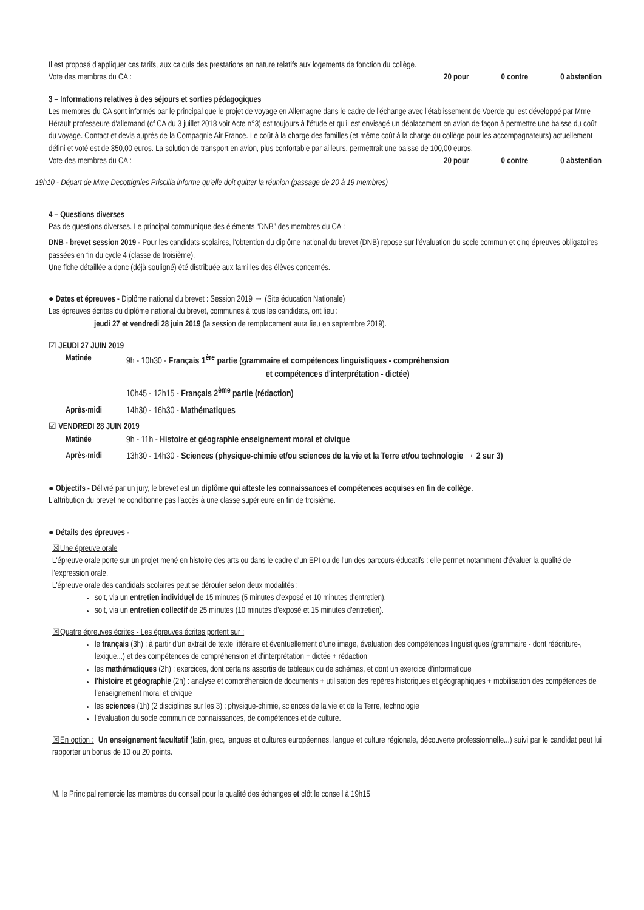Il est proposé d'appliquer ces tarifs, aux calculs des prestations en nature relatifs aux logements de fonction du collège.
Vote des membres du CA : 20 pour 0 contre 0 abstention
3 – Informations relatives à des séjours et sorties pédagogiques
Les membres du CA sont informés par le principal que le projet de voyage en Allemagne dans le cadre de l'échange avec l'établissement de Voerde qui est développé par Mme Hérault professeure d'allemand (cf CA du 3 juillet 2018 voir Acte n°3) est toujours à l'étude et qu'il est envisagé un déplacement en avion de façon à permettre une baisse du coût du voyage. Contact et devis auprès de la Compagnie Air France. Le coût à la charge des familles (et même coût à la charge du collège pour les accompagnateurs) actuellement défini et voté est de 350,00 euros. La solution de transport en avion, plus confortable par ailleurs, permettrait une baisse de 100,00 euros.
Vote des membres du CA : 20 pour 0 contre 0 abstention
19h10 - Départ de Mme Decottignies Priscilla informe qu'elle doit quitter la réunion (passage de 20 à 19 membres)
4 – Questions diverses
Pas de questions diverses. Le principal communique des éléments “DNB” des membres du CA :
DNB - brevet session 2019 - Pour les candidats scolaires, l'obtention du diplôme national du brevet (DNB) repose sur l'évaluation du socle commun et cinq épreuves obligatoires passées en fin du cycle 4 (classe de troisième).
Une fiche détaillée a donc (déjà souligné) été distribuée aux familles des élèves concernés.
● Dates et épreuves - Diplôme national du brevet : Session 2019 → (Site éducation Nationale)
Les épreuves écrites du diplôme national du brevet, communes à tous les candidats, ont lieu :
jeudi 27 et vendredi 28 juin 2019 (la session de remplacement aura lieu en septembre 2019).
☑ JEUDI 27 JUIN 2019
Matinée 9h - 10h30 - Français 1<sup>ère</sup> partie (grammaire et compétences linguistiques - compréhension
et compétences d'interprétation - dictée)
10h45 - 12h15 - Français 2<sup>ème</sup> partie (rédaction)
Après-midi 14h30 - 16h30 - Mathématiques
☑ VENDREDI 28 JUIN 2019
Matinée 9h - 11h - Histoire et géographie enseignement moral et civique
Après-midi 13h30 - 14h30 - Sciences (physique-chimie et/ou sciences de la vie et la Terre et/ou technologie → 2 sur 3)
● Objectifs - Délivré par un jury, le brevet est un diplôme qui atteste les connaissances et compétences acquises en fin de collège.
L'attribution du brevet ne conditionne pas l'accès à une classe supérieure en fin de troisième.
● Détails des épreuves -
☒Une épreuve orale
L'épreuve orale porte sur un projet mené en histoire des arts ou dans le cadre d'un EPI ou de l'un des parcours éducatifs : elle permet notamment d'évaluer la qualité de l'expression orale.
L'épreuve orale des candidats scolaires peut se dérouler selon deux modalités :
soit, via un entretien individuel de 15 minutes (5 minutes d'exposé et 10 minutes d'entretien).
soit, via un entretien collectif de 25 minutes (10 minutes d'exposé et 15 minutes d'entretien).
☒Quatre épreuves écrites - Les épreuves écrites portent sur :
le français (3h) : à partir d'un extrait de texte littéraire et éventuellement d'une image, évaluation des compétences linguistiques (grammaire - dont réécriture-, lexique...) et des compétences de compréhension et d'interprétation + dictée + rédaction
les mathématiques (2h) : exercices, dont certains assortis de tableaux ou de schémas, et dont un exercice d'informatique
l'histoire et géographie (2h) : analyse et compréhension de documents + utilisation des repères historiques et géographiques + mobilisation des compétences de l'enseignement moral et civique
les sciences (1h) (2 disciplines sur les 3) : physique-chimie, sciences de la vie et de la Terre, technologie
l'évaluation du socle commun de connaissances, de compétences et de culture.
☒En option : Un enseignement facultatif (latin, grec, langues et cultures européennes, langue et culture régionale, découverte professionnelle...) suivi par le candidat peut lui rapporter un bonus de 10 ou 20 points.
M. le Principal remercie les membres du conseil pour la qualité des échanges et clôt le conseil à 19h15